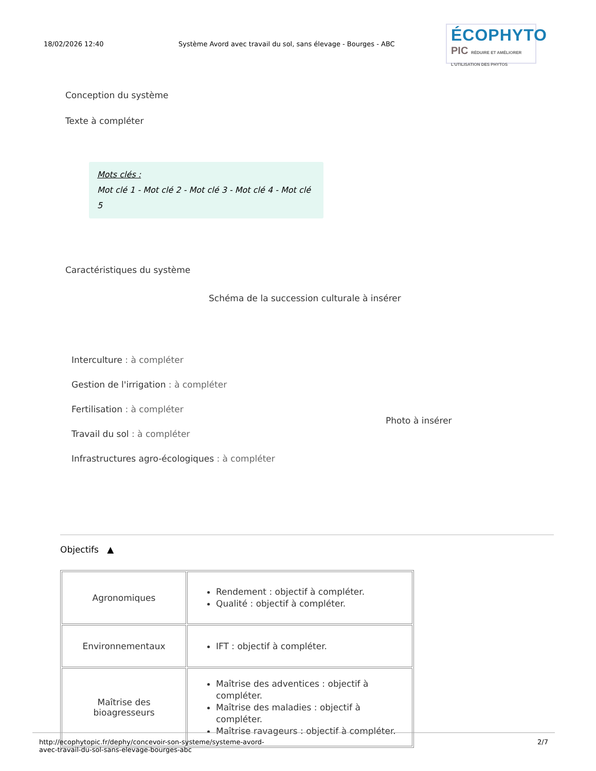18/02/2026 12:40 Système Avord avec travail du sol, sans élevage - Bourges - ABC
ÉCOPHYTO
PIC RÉDUIRE ET AMÉLIORER L'UTILISATION DES PHYTOS
Conception du système
Texte à compléter
Mots clés :
Mot clé 1 - Mot clé 2 - Mot clé 3 - Mot clé 4 - Mot clé 5
Caractéristiques du système
Schéma de la succession culturale à insérer
Interculture : à compléter
Gestion de l'irrigation : à compléter
Fertilisation : à compléter
Travail du sol : à compléter
Infrastructures agro-écologiques : à compléter
Photo à insérer
Objectifs ▲
| Agronomiques | Rendement : objectif à compléter. Qualité : objectif à compléter. |
| Environnementaux | IFT : objectif à compléter. |
| Maîtrise des bioagresseurs | Maîtrise des adventices : objectif à compléter. Maîtrise des maladies : objectif à compléter. Maîtrise ravageurs : objectif à compléter. |
http://ecophytopic.fr/dephy/concevoir-son-systeme/systeme-avord-
avec-travail-du-sol-sans-elevage-bourges-abc
2/7